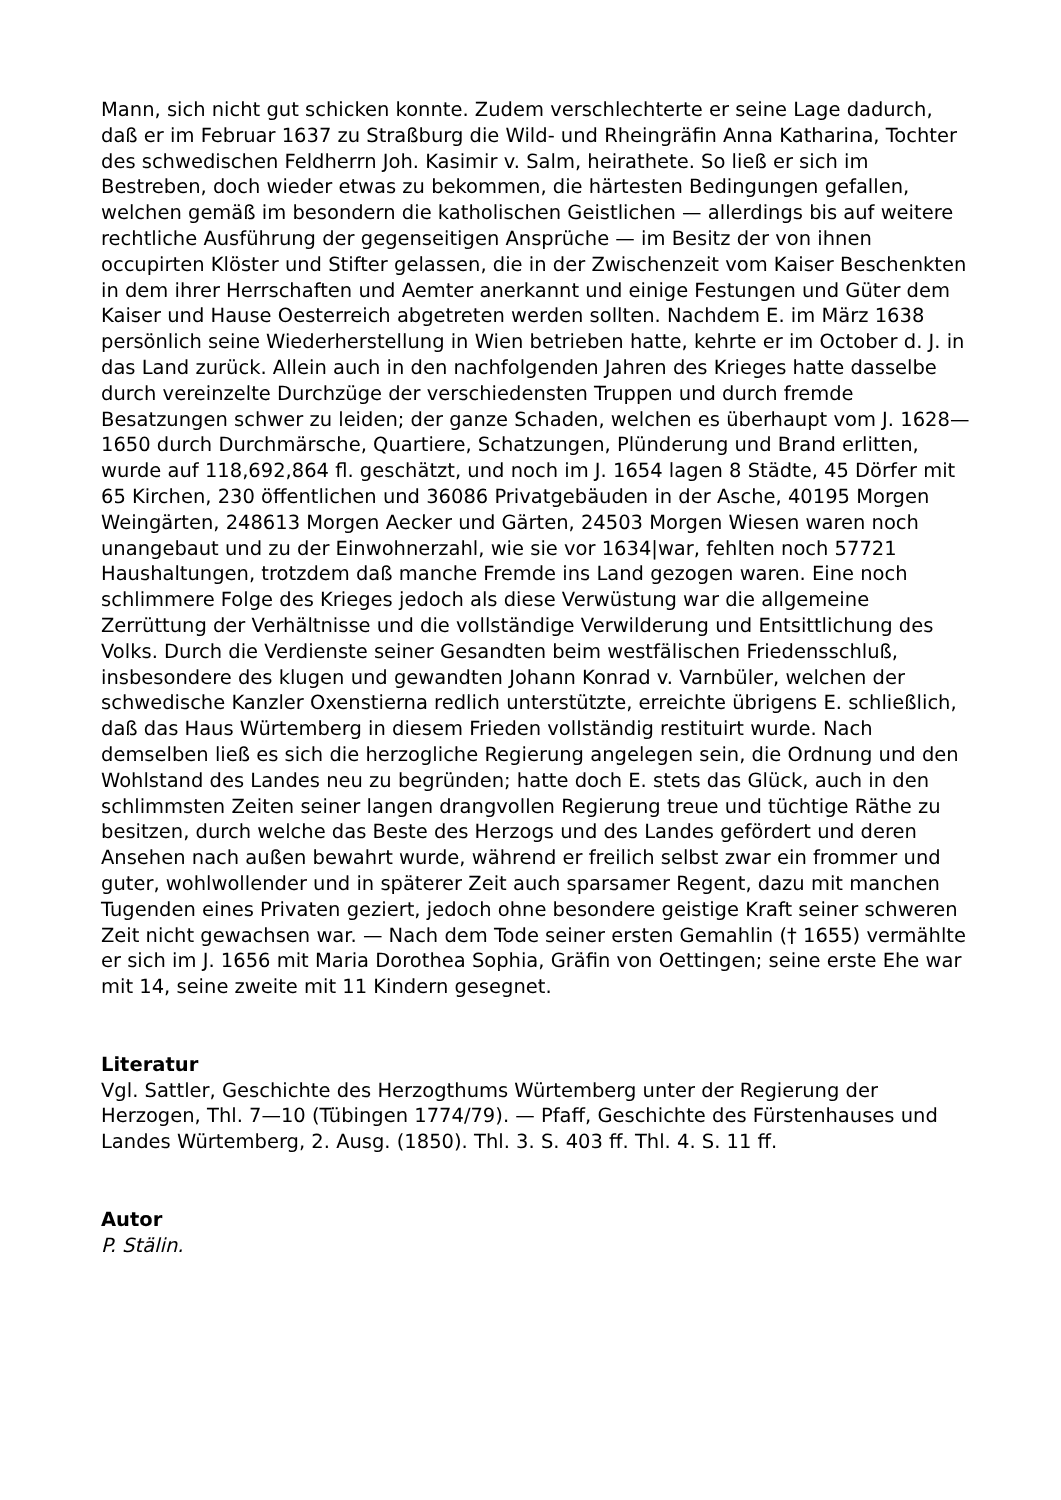Mann, sich nicht gut schicken konnte. Zudem verschlechterte er seine Lage dadurch, daß er im Februar 1637 zu Straßburg die Wild- und Rheingräfin Anna Katharina, Tochter des schwedischen Feldherrn Joh. Kasimir v. Salm, heirathete. So ließ er sich im Bestreben, doch wieder etwas zu bekommen, die härtesten Bedingungen gefallen, welchen gemäß im besondern die katholischen Geistlichen — allerdings bis auf weitere rechtliche Ausführung der gegenseitigen Ansprüche — im Besitz der von ihnen occupirten Klöster und Stifter gelassen, die in der Zwischenzeit vom Kaiser Beschenkten in dem ihrer Herrschaften und Aemter anerkannt und einige Festungen und Güter dem Kaiser und Hause Oesterreich abgetreten werden sollten. Nachdem E. im März 1638 persönlich seine Wiederherstellung in Wien betrieben hatte, kehrte er im October d. J. in das Land zurück. Allein auch in den nachfolgenden Jahren des Krieges hatte dasselbe durch vereinzelte Durchzüge der verschiedensten Truppen und durch fremde Besatzungen schwer zu leiden; der ganze Schaden, welchen es überhaupt vom J. 1628—1650 durch Durchmärsche, Quartiere, Schatzungen, Plünderung und Brand erlitten, wurde auf 118,692,864 fl. geschätzt, und noch im J. 1654 lagen 8 Städte, 45 Dörfer mit 65 Kirchen, 230 öffentlichen und 36086 Privatgebäuden in der Asche, 40195 Morgen Weingärten, 248613 Morgen Aecker und Gärten, 24503 Morgen Wiesen waren noch unangebaut und zu der Einwohnerzahl, wie sie vor 1634|war, fehlten noch 57721 Haushaltungen, trotzdem daß manche Fremde ins Land gezogen waren. Eine noch schlimmere Folge des Krieges jedoch als diese Verwüstung war die allgemeine Zerrüttung der Verhältnisse und die vollständige Verwilderung und Entsittlichung des Volks. Durch die Verdienste seiner Gesandten beim westfälischen Friedensschluß, insbesondere des klugen und gewandten Johann Konrad v. Varnbüler, welchen der schwedische Kanzler Oxenstierna redlich unterstützte, erreichte übrigens E. schließlich, daß das Haus Würtemberg in diesem Frieden vollständig restituirt wurde. Nach demselben ließ es sich die herzogliche Regierung angelegen sein, die Ordnung und den Wohlstand des Landes neu zu begründen; hatte doch E. stets das Glück, auch in den schlimmsten Zeiten seiner langen drangvollen Regierung treue und tüchtige Räthe zu besitzen, durch welche das Beste des Herzogs und des Landes gefördert und deren Ansehen nach außen bewahrt wurde, während er freilich selbst zwar ein frommer und guter, wohlwollender und in späterer Zeit auch sparsamer Regent, dazu mit manchen Tugenden eines Privaten geziert, jedoch ohne besondere geistige Kraft seiner schweren Zeit nicht gewachsen war. — Nach dem Tode seiner ersten Gemahlin († 1655) vermählte er sich im J. 1656 mit Maria Dorothea Sophia, Gräfin von Oettingen; seine erste Ehe war mit 14, seine zweite mit 11 Kindern gesegnet.
Literatur
Vgl. Sattler, Geschichte des Herzogthums Würtemberg unter der Regierung der Herzogen, Thl. 7—10 (Tübingen 1774/79). — Pfaff, Geschichte des Fürstenhauses und Landes Würtemberg, 2. Ausg. (1850). Thl. 3. S. 403 ff. Thl. 4. S. 11 ff.
Autor
P. Stälin.